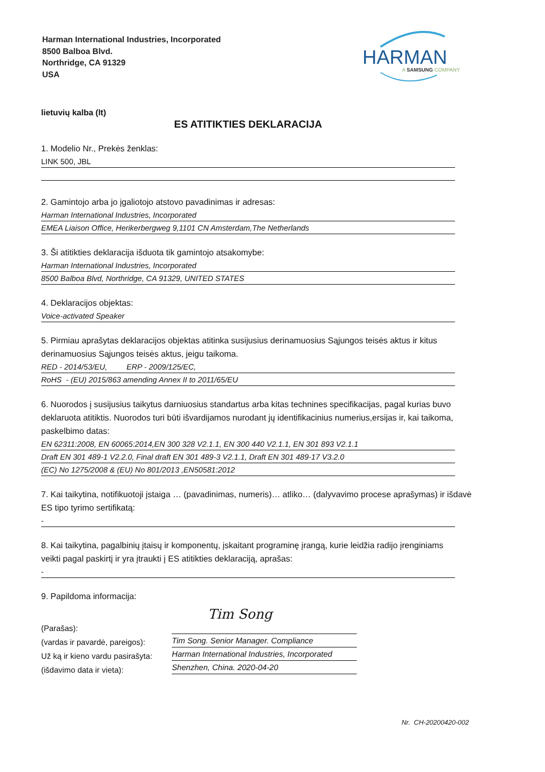Harman International Industries, Incorporated
8500 Balboa Blvd.
Northridge, CA 91329
USA
HARMAN
A SAMSUNG COMPANY
lietuvių kalba (lt)
ES ATITIKTIES DEKLARACIJA
1. Modelio Nr., Prekės ženklas:
LINK 500, JBL
2. Gamintojo arba jo įgaliotojo atstovo pavadinimas ir adresas:
Harman International Industries, Incorporated
EMEA Liaison Office, Herikerbergweg 9,1101 CN Amsterdam,The Netherlands
3. Ši atitikties deklaracija išduota tik gamintojo atsakomybe:
Harman International Industries, Incorporated
8500 Balboa Blvd, Northridge, CA 91329, UNITED STATES
4. Deklaracijos objektas:
Voice-activated Speaker
5. Pirmiau aprašytas deklaracijos objektas atitinka susijusius derinamuosius Sąjungos teisės aktus ir kitus derinamuosius Sąjungos teisės aktus, jeigu taikoma.
RED - 2014/53/EU, ERP - 2009/125/EC,
RoHS - (EU) 2015/863 amending Annex II to 2011/65/EU
6. Nuorodos į susijusius taikytus darniuosius standartus arba kitas technines specifikacijas, pagal kurias buvo deklaruota atitiktis. Nuorodos turi būti išvardijamos nurodant jų identifikacinius numerius,ersijas ir, kai taikoma, paskelbimo datas:
EN 62311:2008, EN 60065:2014,EN 300 328 V2.1.1, EN 300 440 V2.1.1, EN 301 893 V2.1.1
Draft EN 301 489-1 V2.2.0, Final draft EN 301 489-3 V2.1.1, Draft EN 301 489-17 V3.2.0
(EC) No 1275/2008 & (EU) No 801/2013 ,EN50581:2012
7. Kai taikytina, notifikuotoji įstaiga … (pavadinimas, numeris)… atliko… (dalyvavimo procese aprašymas) ir išdavė ES tipo tyrimo sertifikatą:
-
8. Kai taikytina, pagalbinių įtaisų ir komponentų, įskaitant programinę įrangą, kurie leidžia radijo įrenginiams veikti pagal paskirtį ir yra įtraukti į ES atitikties deklaraciją, aprašas:
-
9. Papildoma informacija:
(Parašas):
(vardas ir pavardė, pareigos):
Už ką ir kieno vardu pasirašyta:
(išdavimo data ir vieta):
Tim Song
Tim Song. Senior Manager. Compliance
Harman International Industries, Incorporated
Shenzhen, China. 2020-04-20
Nr. CH-20200420-002